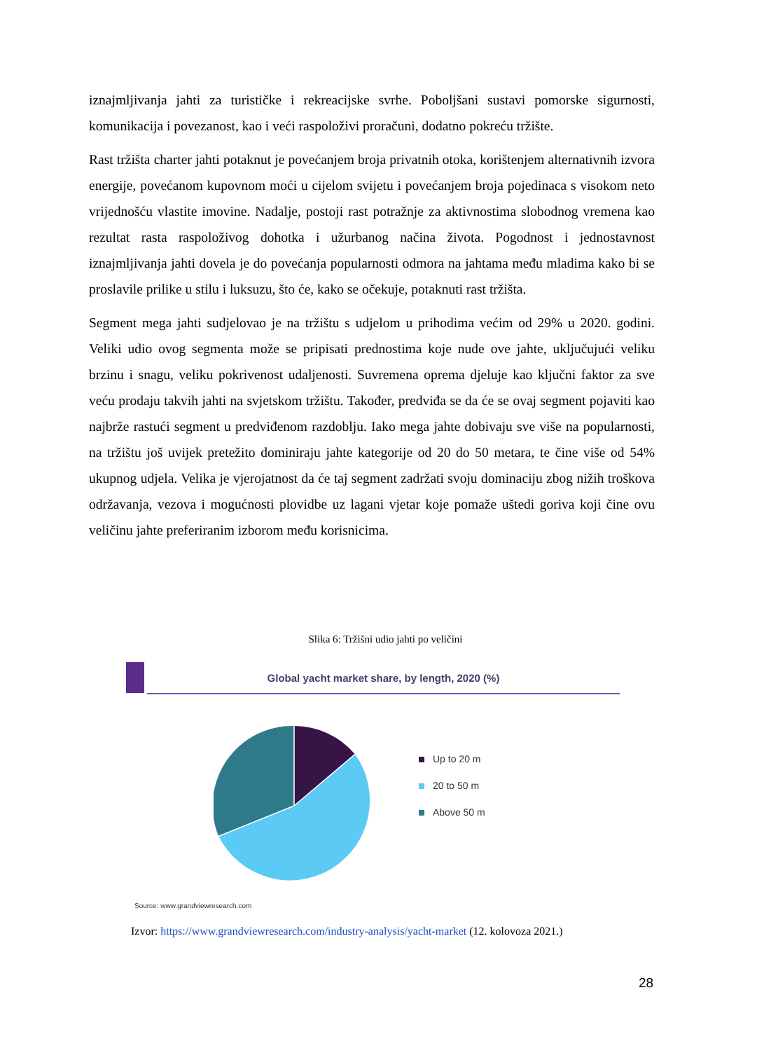iznajmljivanja jahti za turističke i rekreacijske svrhe. Poboljšani sustavi pomorske sigurnosti, komunikacija i povezanost, kao i veći raspoloživi proračuni, dodatno pokreću tržište.
Rast tržišta charter jahti potaknut je povećanjem broja privatnih otoka, korištenjem alternativnih izvora energije, povećanom kupovnom moći u cijelom svijetu i povećanjem broja pojedinaca s visokom neto vrijednošću vlastite imovine. Nadalje, postoji rast potražnje za aktivnostima slobodnog vremena kao rezultat rasta raspoloživog dohotka i užurbanog načina života. Pogodnost i jednostavnost iznajmljivanja jahti dovela je do povećanja popularnosti odmora na jahtama među mladima kako bi se proslavile prilike u stilu i luksuzu, što će, kako se očekuje, potaknuti rast tržišta.
Segment mega jahti sudjelovao je na tržištu s udjelom u prihodima većim od 29% u 2020. godini. Veliki udio ovog segmenta može se pripisati prednostima koje nude ove jahte, uključujući veliku brzinu i snagu, veliku pokrivenost udaljenosti. Suvremena oprema djeluje kao ključni faktor za sve veću prodaju takvih jahti na svjetskom tržištu. Također, predviđa se da će se ovaj segment pojaviti kao najbrže rastući segment u predviđenom razdoblju. Iako mega jahte dobivaju sve više na popularnosti, na tržištu još uvijek pretežito dominiraju jahte kategorije od 20 do 50 metara, te čine više od 54% ukupnog udjela. Velika je vjerojatnost da će taj segment zadržati svoju dominaciju zbog nižih troškova održavanja, vezova i mogućnosti plovidbe uz lagani vjetar koje pomaže uštedi goriva koji čine ovu veličinu jahte preferiranim izborom među korisnicima.
Slika 6: Tržišni udio jahti po veličini
Global yacht market share, by length, 2020 (%)
Up to 20 m
20 to 50 m
Above 50 m
Source: www.grandviewresearch.com
Izvor: https://www.grandviewresearch.com/industry-analysis/yacht-market (12. kolovoza 2021.)
28